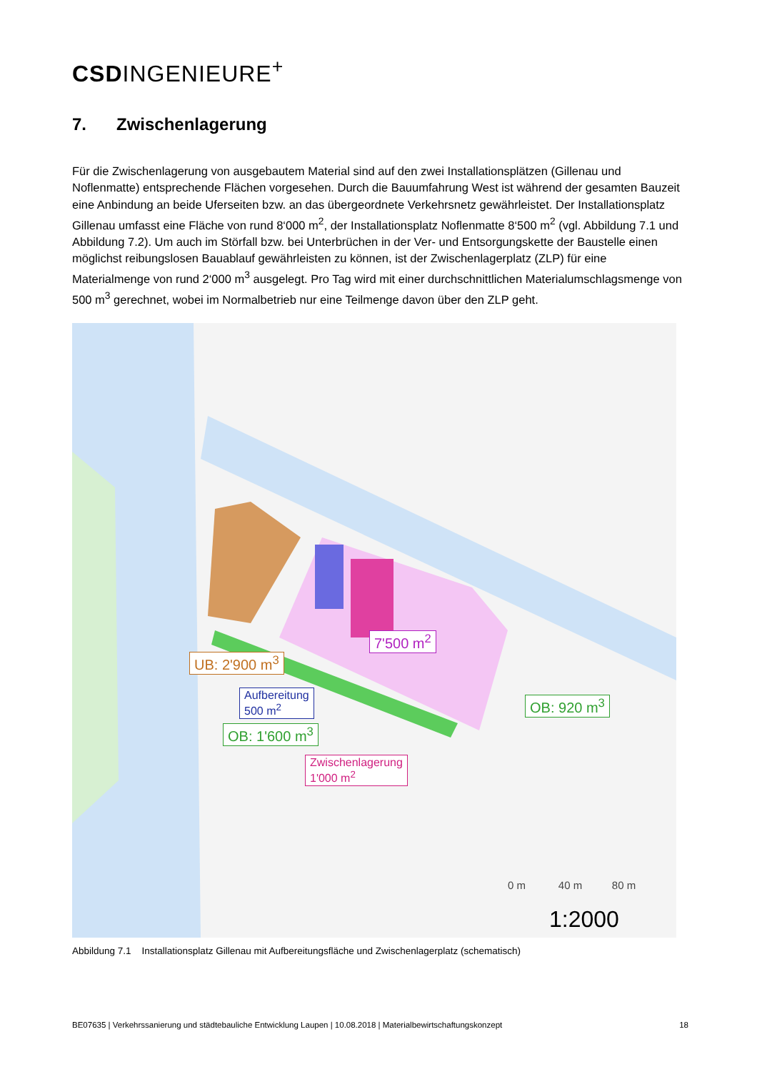CSDINGENIEURE<sup>+</sup>
7. Zwischenlagerung
Für die Zwischenlagerung von ausgebautem Material sind auf den zwei Installationsplätzen (Gillenau und Noflenmatte) entsprechende Flächen vorgesehen. Durch die Bauumfahrung West ist während der gesamten Bauzeit eine Anbindung an beide Uferseiten bzw. an das übergeordnete Verkehrsnetz gewährleistet. Der Installationsplatz Gillenau umfasst eine Fläche von rund 8‘000 m<sup>2</sup>, der Installationsplatz Noflenmatte 8‘500 m<sup>2</sup> (vgl. Abbildung 7.1 und Abbildung 7.2). Um auch im Störfall bzw. bei Unterbrüchen in der Ver- und Entsorgungskette der Baustelle einen möglichst reibungslosen Bauablauf gewährleisten zu können, ist der Zwischenlagerplatz (ZLP) für eine Materialmenge von rund 2‘000 m<sup>3</sup> ausgelegt. Pro Tag wird mit einer durchschnittlichen Materialumschlagsmenge von 500 m<sup>3</sup> gerechnet, wobei im Normalbetrieb nur eine Teilmenge davon über den ZLP geht.
UB: 2'900 m<sup>3</sup>
7'500 m<sup>2</sup>
Aufbereitung
500 m<sup>2</sup>
OB: 1'600 m<sup>3</sup>
OB: 920 m<sup>3</sup>
Zwischenlagerung
1'000 m<sup>2</sup>
0 m 40 m 80 m
1:2000
Abbildung 7.1 Installationsplatz Gillenau mit Aufbereitungsfläche und Zwischenlagerplatz (schematisch)
BE07635 | Verkehrssanierung und städtebauliche Entwicklung Laupen | 10.08.2018 | Materialbewirtschaftungskonzept 18